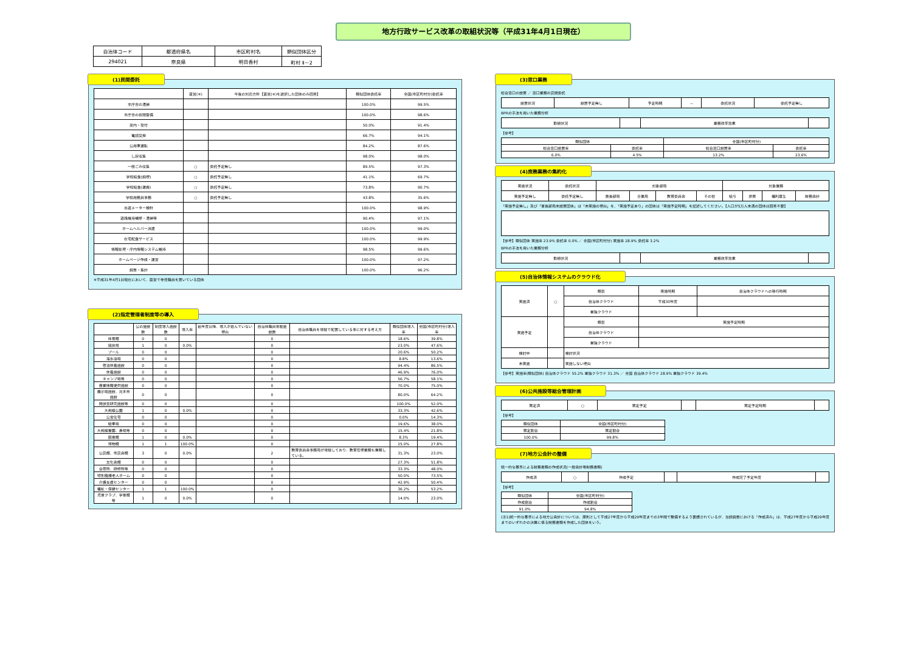地方行政サービス改革の取組状況等（平成31年4月1日現在）
| 自治体コード | 都道府県名 | 市区町村名 | 類似団体区分 |
| 294021 | 奈良県 | 明日香村 | 町村 Ⅱ－2 |
(1)民間委託
| | 直営(※) | 今後の対応方針【直営(※)を選択した団体のみ回答】 | 類似団体委託率 | 全国(市区町村分)委託率 |
| 本庁舎の清掃 | | | 100.0% | 99.5% |
| 本庁舎の夜間警備 | | | 100.0% | 98.6% |
| 案内・受付 | | | 50.0% | 91.4% |
| 電話交換 | | | 66.7% | 94.1% |
| 公用車運転 | | | 84.2% | 87.6% |
| し尿収集 | | | 98.0% | 98.0% |
| 一般ごみ収集 | ○ | 委託予定無し | 89.5% | 97.3% |
| 学校給食(調理) | ○ | 委託予定無し | 41.1% | 69.7% |
| 学校給食(運搬) | ○ | 委託予定無し | 73.8% | 90.7% |
| 学校用務員事務 | ○ | 委託予定無し | 43.8% | 35.6% |
| 水道メーター検針 | | | 100.0% | 98.9% |
| 道路維持補修・清掃等 | | | 90.4% | 97.1% |
| ホームヘルパー派遣 | | | 100.0% | 99.0% |
| 在宅配食サービス | | | 100.0% | 99.9% |
| 情報処理・庁内情報システム維持 | | | 98.5% | 99.6% |
| ホームページ作成・運営 | | | 100.0% | 97.2% |
| 調査・集計 | | | 100.0% | 96.2% |
※平成31年4月1日現在において、直営で専任職員を置いている団体
(2)指定管理者制度等の導入
| | 公の施設数 | 制度導入施設数 | 導入率 | 前年度以降、導入が進んでいない理由 | 自治体職員常駐施設数 | 自治体職員を常駐で配置している事に対する考え方 | 類似団体導入率 | 全国(市区町村分)導入率 |
| 体育館 | 0 | 0 | | | 0 | | 18.6% | 39.8% |
| 競技場 | 1 | 0 | 0.0% | | 0 | | 23.0% | 47.6% |
| プール | 0 | 0 | | | 0 | | 20.6% | 50.2% |
| 海水浴場 | 0 | 0 | | | 0 | | 8.8% | 13.6% |
| 宿泊休養施設 | 0 | 0 | | | 0 | | 94.4% | 86.5% |
| 休養施設 | 0 | 0 | | | 0 | | 46.9% | 76.0% |
| キャンプ場等 | 0 | 0 | | | 0 | | 56.7% | 58.1% |
| 産業情報提供施設 | 0 | 0 | | | 0 | | 70.0% | 75.0% |
| 展示場施設、見本市施設 | 0 | 0 | | | 0 | | 80.0% | 64.2% |
| 開放型研究施設等 | 0 | 0 | | | 0 | | 100.0% | 52.0% |
| 大規模公園 | 1 | 0 | 0.0% | | 0 | | 33.3% | 42.6% |
| 公営住宅 | 0 | 0 | | | 0 | | 0.0% | 14.3% |
| 駐車場 | 0 | 0 | | | 0 | | 19.6% | 38.0% |
| 大規模霊園、斎場等 | 0 | 0 | | | 0 | | 15.4% | 21.8% |
| 図書館 | 1 | 0 | 0.0% | | 0 | | 8.3% | 19.4% |
| 博物館 | 1 | 1 | 100.0% | | 0 | | 25.0% | 27.8% |
| 公民館、市民会館 | 3 | 0 | 0.0% | | 2 | 教育委員会事務局が常駐しており、教育管理業務も兼務している。 | 31.3% | 23.0% |
| 文化会館 | 0 | 0 | | | 0 | | 27.3% | 51.8% |
| 合宿所、研修所等 | 0 | 0 | | | 0 | | 33.3% | 48.0% |
| 特別養護老人ホーム | 0 | 0 | | | 0 | | 50.0% | 73.5% |
| 介護支援センター | 0 | 0 | | | 0 | | 42.9% | 50.4% |
| 福祉・保健センター | 1 | 1 | 100.0% | | 0 | | 36.2% | 53.2% |
| 児童クラブ、学童館等 | 1 | 0 | 0.0% | | 0 | | 14.0% | 23.0% |
(3)窓口業務
総合窓口の設置 ／ 窓口業務の民間委託
| 設置状況 | 設置予定無し | 予定時期 | － | 委託状況 | 委託予定無し |
BPRの手法を用いた業務分析
| 取組状況 | | 業務改革効果 | |
【参考】
| 類似団体 | | 全国(市区町村分) | |
| 総合窓口設置率 | 委託率 | 総合窓口設置率 | 委託率 |
| 6.0% | 4.5% | 13.2% | 23.6% |
(4)庶務業務の集約化
| 実施状況 | 委託状況 | 対象部局 | | | | 対象業務 | | | |
| 実施予定無し | 委託予定無し | 首長部局 | 企業局 | 教育委員会 | その他 | 給与 | 旅費 | 福利厚生 | 財務会計 |
「実施予定無し」及び「首長部局未設置団体」は「未実施の理由」を、「実施予定あり」の団体は「実施予定時期」を記述してください。【人口が5万人未満の団体は回答不要】
【参考】類似団体 実施率 23.9% 委託率 0.0% ／ 全国(市区町村分) 実施率 28.9% 委託率 3.2%
BPRの手法を用いた業務分析
| 取組状況 | | 業務改革効果 | |
(5)自治体情報システムのクラウド化
| 実施済 | ○ | 類型 | 実施時期 | 自治体クラウドへの移行時期 |
| | | 自治体クラウド | 平成30年度 | |
| | | 単独クラウド | | |
| 実施予定 | | 類型 | 実施予定時期 | |
| | | 自治体クラウド | | |
| | | 単独クラウド | | |
| 検討中 | | 検討状況 | | |
| 未実施 | | 実施しない理由 | | |
【参考】実施率(類似団体) 自治体クラウド 55.2% 単独クラウド 31.3% ／ 全国 自治体クラウド 28.9% 単独クラウド 39.4%
(6)公共施設等総合管理計画
| 策定済 | ○ | 策定予定 | | 策定予定時期 | |
【参考】
| 類似団体 | 全国(市区町村分) |
| 策定割合 | 策定割合 |
| 100.0% | 99.8% |
(7)地方公会計の整備
統一的な基準による財務書類の作成状況(一般会計等財務書類)
| 作成済 | ○ | 作成予定 | | 作成完了予定年度 | |
【参考】
| 類似団体 | 全国(市区町村分) |
| 作成割合 | 作成割合 |
| 91.0% | 94.8% |
(注1)統一的な基準による地方公会計については、原則として平成27年度から平成29年度までの3年間で整備するよう要請されているが、当該調査における「作成済み」は、平成27年度から平成29年度までのいずれかの決算に係る財務書類を作成した団体をいう。